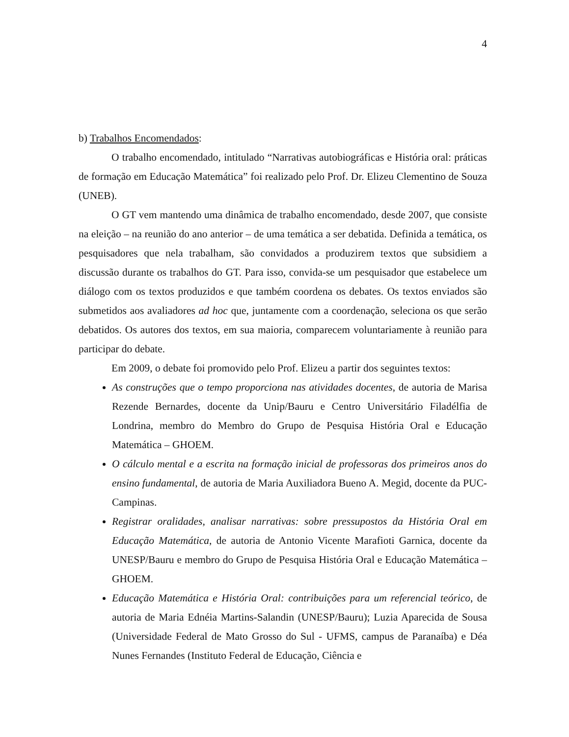4
b) Trabalhos Encomendados:
O trabalho encomendado, intitulado “Narrativas autobiográficas e História oral: práticas de formação em Educação Matemática” foi realizado pelo Prof. Dr. Elizeu Clementino de Souza (UNEB).
O GT vem mantendo uma dinâmica de trabalho encomendado, desde 2007, que consiste na eleição – na reunião do ano anterior – de uma temática a ser debatida. Definida a temática, os pesquisadores que nela trabalham, são convidados a produzirem textos que subsidiem a discussão durante os trabalhos do GT. Para isso, convida-se um pesquisador que estabelece um diálogo com os textos produzidos e que também coordena os debates. Os textos enviados são submetidos aos avaliadores ad hoc que, juntamente com a coordenação, seleciona os que serão debatidos. Os autores dos textos, em sua maioria, comparecem voluntariamente à reunião para participar do debate.
Em 2009, o debate foi promovido pelo Prof. Elizeu a partir dos seguintes textos:
As construções que o tempo proporciona nas atividades docentes, de autoria de Marisa Rezende Bernardes, docente da Unip/Bauru e Centro Universitário Filadélfia de Londrina, membro do Membro do Grupo de Pesquisa História Oral e Educação Matemática – GHOEM.
O cálculo mental e a escrita na formação inicial de professoras dos primeiros anos do ensino fundamental, de autoria de Maria Auxiliadora Bueno A. Megid, docente da PUC-Campinas.
Registrar oralidades, analisar narrativas: sobre pressupostos da História Oral em Educação Matemática, de autoria de Antonio Vicente Marafioti Garnica, docente da UNESP/Bauru e membro do Grupo de Pesquisa História Oral e Educação Matemática – GHOEM.
Educação Matemática e História Oral: contribuições para um referencial teórico, de autoria de Maria Ednéia Martins-Salandin (UNESP/Bauru); Luzia Aparecida de Sousa (Universidade Federal de Mato Grosso do Sul - UFMS, campus de Paranaíba) e Déa Nunes Fernandes (Instituto Federal de Educação, Ciência e